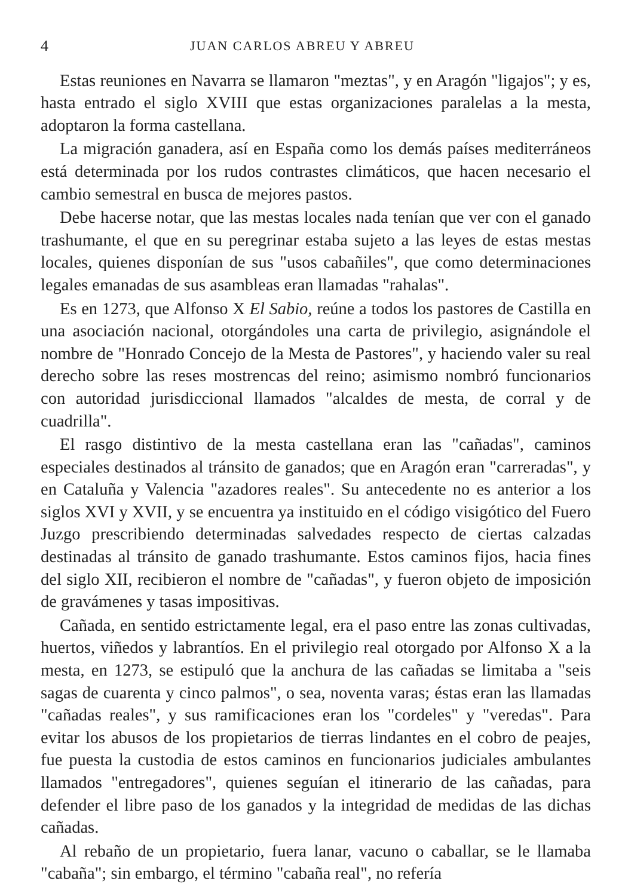4 JUAN CARLOS ABREU Y ABREU
Estas reuniones en Navarra se llamaron "meztas", y en Aragón "ligajos"; y es, hasta entrado el siglo XVIII que estas organizaciones paralelas a la mesta, adoptaron la forma castellana.
La migración ganadera, así en España como los demás países mediterráneos está determinada por los rudos contrastes climáticos, que hacen necesario el cambio semestral en busca de mejores pastos.
Debe hacerse notar, que las mestas locales nada tenían que ver con el ganado trashumante, el que en su peregrinar estaba sujeto a las leyes de estas mestas locales, quienes disponían de sus "usos cabañiles", que como determinaciones legales emanadas de sus asambleas eran llamadas "rahalas".
Es en 1273, que Alfonso X El Sabio, reúne a todos los pastores de Castilla en una asociación nacional, otorgándoles una carta de privilegio, asignándole el nombre de "Honrado Concejo de la Mesta de Pastores", y haciendo valer su real derecho sobre las reses mostrencas del reino; asimismo nombró funcionarios con autoridad jurisdiccional llamados "alcaldes de mesta, de corral y de cuadrilla".
El rasgo distintivo de la mesta castellana eran las "cañadas", caminos especiales destinados al tránsito de ganados; que en Aragón eran "carreradas", y en Cataluña y Valencia "azadores reales". Su antecedente no es anterior a los siglos XVI y XVII, y se encuentra ya instituido en el código visigótico del Fuero Juzgo prescribiendo determinadas salvedades respecto de ciertas calzadas destinadas al tránsito de ganado trashumante. Estos caminos fijos, hacia fines del siglo XII, recibieron el nombre de "cañadas", y fueron objeto de imposición de gravámenes y tasas impositivas.
Cañada, en sentido estrictamente legal, era el paso entre las zonas cultivadas, huertos, viñedos y labrantíos. En el privilegio real otorgado por Alfonso X a la mesta, en 1273, se estipuló que la anchura de las cañadas se limitaba a "seis sagas de cuarenta y cinco palmos", o sea, noventa varas; éstas eran las llamadas "cañadas reales", y sus ramificaciones eran los "cordeles" y "veredas". Para evitar los abusos de los propietarios de tierras lindantes en el cobro de peajes, fue puesta la custodia de estos caminos en funcionarios judiciales ambulantes llamados "entregadores", quienes seguían el itinerario de las cañadas, para defender el libre paso de los ganados y la integridad de medidas de las dichas cañadas.
Al rebaño de un propietario, fuera lanar, vacuno o caballar, se le llamaba "cabaña"; sin embargo, el término "cabaña real", no refería